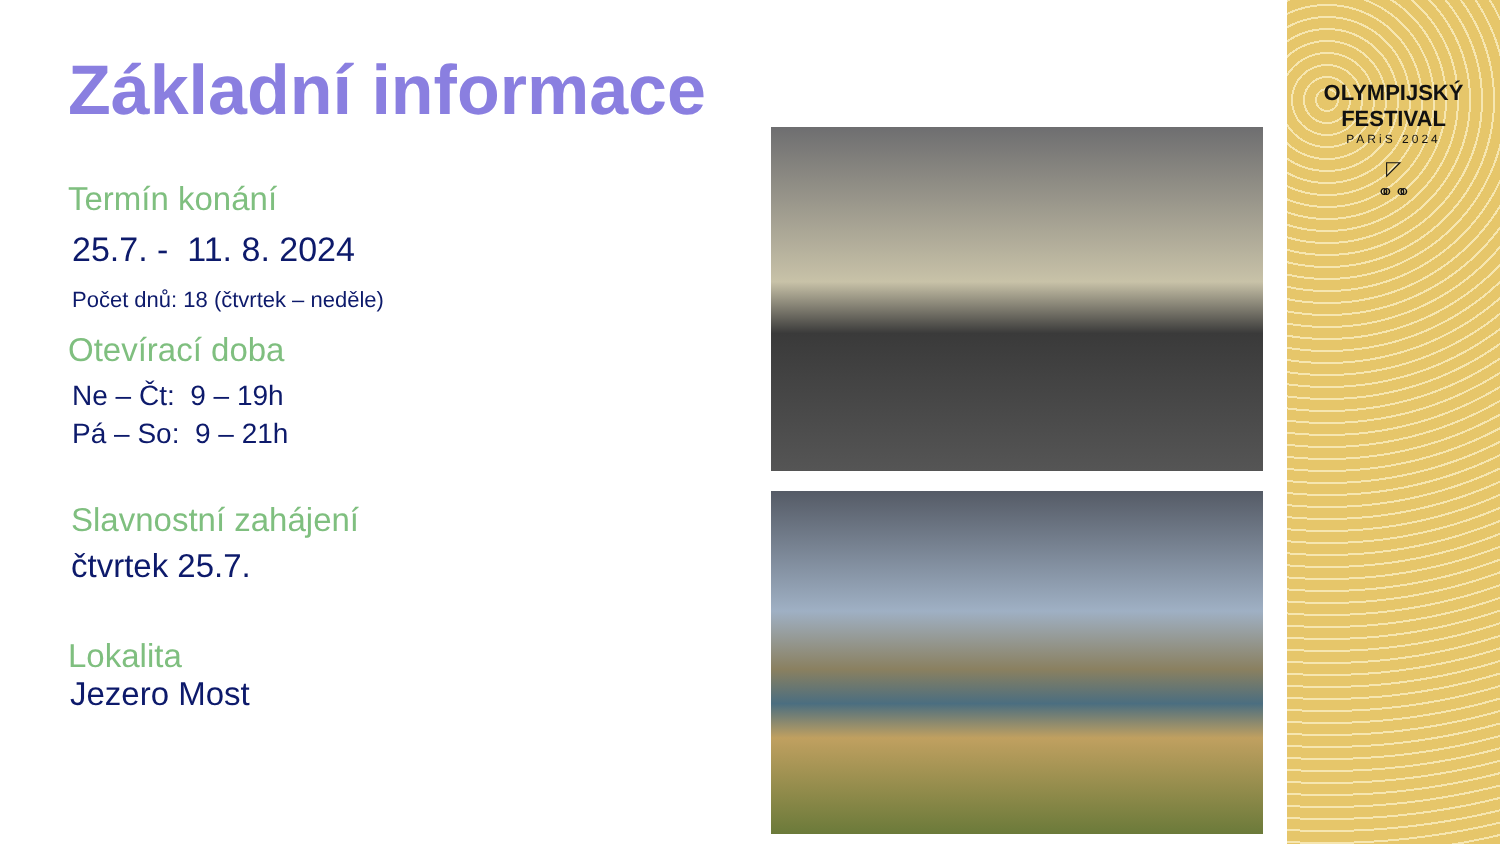Základní informace
Termín konání
25.7. - 11. 8. 2024
Počet dnů: 18 (čtvrtek – neděle)
Otevírací doba
Ne – Čt: 9 – 19h
Pá – So: 9 – 21h
Slavnostní zahájení
čtvrtek 25.7.
Lokalita
Jezero Most
OLYMPIJSKÝ FESTIVAL
PARiS 2024
◸
⚭⚭